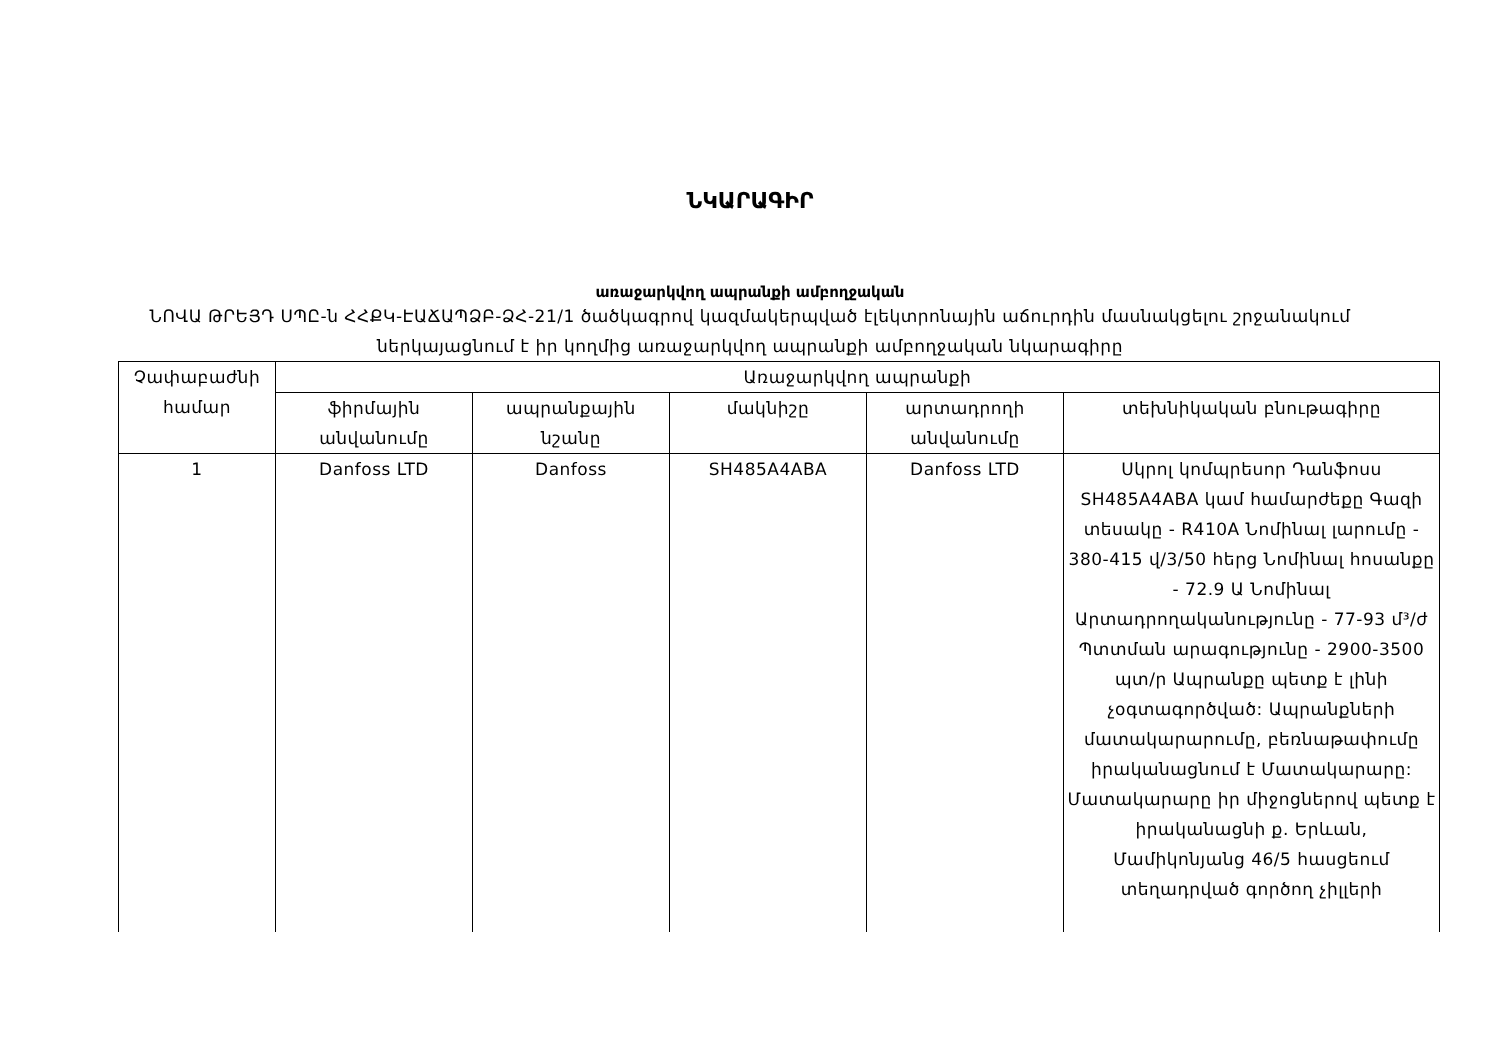ՆԿԱՐԱԳԻՐ
առաջարկվող ապրանքի ամբողջական
ՆՈՎԱ ԹՐԵՅԴ ՍՊԸ-ն ՀՀՔԿ-ԷԱՃԱՊՁԲ-ՁՀ-21/1 ծածկագրով կազմակերպված էլեկտրոնային աճուրդին մասնակցելու շրջանակում ներկայացնում է իր կողմից առաջարկվող ապրանքի ամբողջական նկարագիրը
| Չափաբաժնի համար | Առաջարկվող ապրանքի | | | | |
| --- | --- | --- | --- | --- | --- |
| | ֆիրմային անվանումը | ապրանքային նշանը | մակնիշը | արտադրողի անվանումը | տեխնիկական բնութագիրը |
| 1 | Danfoss LTD | Danfoss | SH485A4ABA | Danfoss LTD | Սկրոլ կոմպրեսոր Դանֆոսս SH485A4ABA կամ համարժեքը Գազի տեսակը - R410A Նոմինալ լարումը - 380-415 վ/3/50 հերց Նոմինալ հոսանքը - 72.9 Ա Նոմինալ Արտադրողականությունը - 77-93 մ³/ժ Պտտման արագությունը - 2900-3500 պտ/ր Ապրանքը պետք է լինի չօգտագործված: Ապրանքների մատակարարումը, բեռնաթափումը իրականացնում է Մատակարարը: Մատակարարը իր միջոցներով պետք է իրականացնի ք. Երևան, Մամիկոնյանց 46/5 հասցեում տեղադրված գործող չիլլերի |